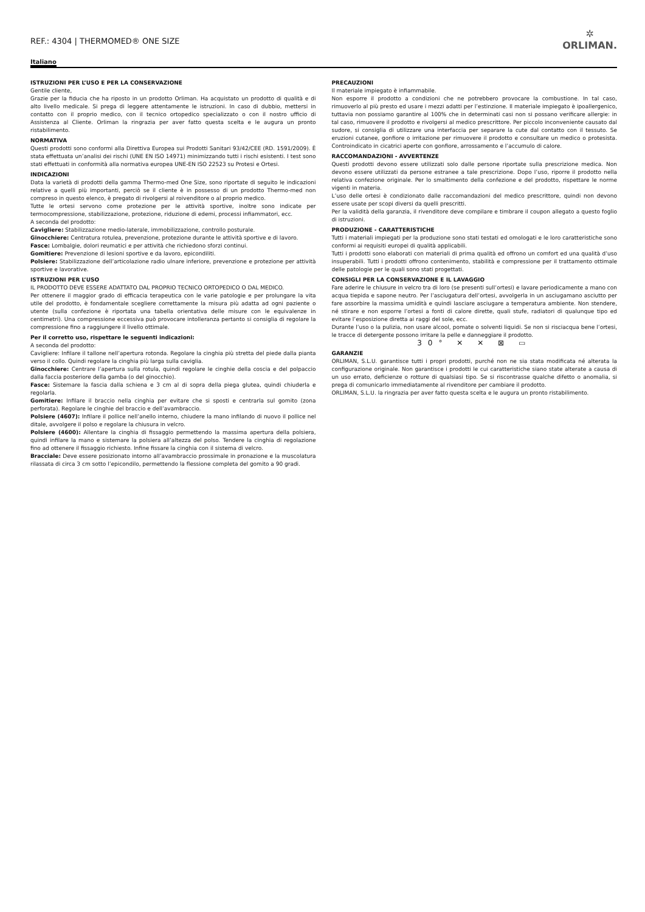REF.: 4304 | THERMOMED® ONE SIZE
✲
ORLIMAN.
Italiano
ISTRUZIONI PER L’USO E PER LA CONSERVAZIONE
Gentile cliente,
Grazie per la fiducia che ha riposto in un prodotto Orliman. Ha acquistato un prodotto di qualità e di alto livello medicale. Si prega di leggere attentamente le istruzioni. In caso di dubbio, mettersi in contatto con il proprio medico, con il tecnico ortopedico specializzato o con il nostro ufficio di Assistenza al Cliente. Orliman la ringrazia per aver fatto questa scelta e le augura un pronto ristabilimento.
NORMATIVA
Questi prodotti sono conformi alla Direttiva Europea sui Prodotti Sanitari 93/42/CEE (RD. 1591/2009). È stata effettuata un’analisi dei rischi (UNE EN ISO 14971) minimizzando tutti i rischi esistenti. I test sono stati effettuati in conformità alla normativa europea UNE-EN ISO 22523 su Protesi e Ortesi.
INDICAZIONI
Data la varietà di prodotti della gamma Thermo-med One Size, sono riportate di seguito le indicazioni relative a quelli più importanti, perciò se il cliente è in possesso di un prodotto Thermo-med non compreso in questo elenco, è pregato di rivolgersi al roivenditore o al proprio medico.
Tutte le ortesi servono come protezione per le attività sportive, inoltre sono indicate per termocompressione, stabilizzazione, protezione, riduzione di edemi, processi infiammatori, ecc.
A seconda del prodotto:
Cavigliere: Stabilizzazione medio-laterale, immobilizzazione, controllo posturale.
Ginocchiere: Centratura rotulea, prevenzione, protezione durante le attività sportive e di lavoro.
Fasce: Lombalgie, dolori reumatici e per attività che richiedono sforzi continui.
Gomitiere: Prevenzione di lesioni sportive e da lavoro, epicondiliti.
Polsiere: Stabilizzazione dell’articolazione radio ulnare inferiore, prevenzione e protezione per attività sportive e lavorative.
ISTRUZIONI PER L’USO
IL PRODOTTO DEVE ESSERE ADATTATO DAL PROPRIO TECNICO ORTOPEDICO O DAL MEDICO.
Per ottenere il maggior grado di efficacia terapeutica con le varie patologie e per prolungare la vita utile del prodotto, è fondamentale scegliere correttamente la misura più adatta ad ogni paziente o utente (sulla confezione è riportata una tabella orientativa delle misure con le equivalenze in centimetri). Una compressione eccessiva può provocare intolleranza pertanto si consiglia di regolare la compressione fino a raggiungere il livello ottimale.
Per il corretto uso, rispettare le seguenti indicazioni:
A seconda del prodotto:
Cavigliere: Infilare il tallone nell’apertura rotonda. Regolare la cinghia più stretta del piede dalla pianta verso il collo. Quindi regolare la cinghia più larga sulla caviglia.
Ginocchiere: Centrare l’apertura sulla rotula, quindi regolare le cinghie della coscia e del polpaccio dalla faccia posteriore della gamba (o del ginocchio).
Fasce: Sistemare la fascia dalla schiena e 3 cm al di sopra della piega glutea, quindi chiuderla e regolarla.
Gomitiere: Infilare il braccio nella cinghia per evitare che si sposti e centrarla sul gomito (zona perforata). Regolare le cinghie del braccio e dell’avambraccio.
Polsiere (4607): Infilare il pollice nell’anello interno, chiudere la mano infilando di nuovo il pollice nel ditale, avvolgere il polso e regolare la chiusura in velcro.
Polsiere (4600): Allentare la cinghia di fissaggio permettendo la massima apertura della polsiera, quindi infilare la mano e sistemare la polsiera all’altezza del polso. Tendere la cinghia di regolazione fino ad ottenere il fissaggio richiesto. Infine fissare la cinghia con il sistema di velcro.
Bracciale: Deve essere posizionato intorno all’avambraccio prossimale in pronazione e la muscolatura rilassata di circa 3 cm sotto l’epicondilo, permettendo la flessione completa del gomito a 90 gradi.
PRECAUZIONI
Il materiale impiegato è infiammabile.
Non esporre il prodotto a condizioni che ne potrebbero provocare la combustione. In tal caso, rimuoverlo al più presto ed usare i mezzi adatti per l’estinzione. Il materiale impiegato è ipoallergenico, tuttavia non possiamo garantire al 100% che in determinati casi non si possano verificare allergie: in tal caso, rimuovere il prodotto e rivolgersi al medico prescrittore. Per piccolo inconveniente causato dal sudore, si consiglia di utilizzare una interfaccia per separare la cute dal contatto con il tessuto. Se eruzioni cutanee, gonfiore o irritazione per rimuovere il prodotto e consultare un medico o protesista. Controindicato in cicatrici aperte con gonfiore, arrossamento e l’accumulo di calore.
RACCOMANDAZIONI - AVVERTENZE
Questi prodotti devono essere utilizzati solo dalle persone riportate sulla prescrizione medica. Non devono essere utilizzati da persone estranee a tale prescrizione. Dopo l’uso, riporre il prodotto nella relativa confezione originale. Per lo smaltimento della confezione e del prodotto, rispettare le norme vigenti in materia.
L’uso delle ortesi è condizionato dalle raccomandazioni del medico prescrittore, quindi non devono essere usate per scopi diversi da quelli prescritti.
Per la validità della garanzia, il rivenditore deve compilare e timbrare il coupon allegato a questo foglio di istruzioni.
PRODUZIONE - CARATTERISTICHE
Tutti i materiali impiegati per la produzione sono stati testati ed omologati e le loro caratteristiche sono conformi ai requisiti europei di qualità applicabili.
Tutti i prodotti sono elaborati con materiali di prima qualità ed offrono un comfort ed una qualità d’uso insuperabili. Tutti i prodotti offrono contenimento, stabilità e compressione per il trattamento ottimale delle patologie per le quali sono stati progettati.
CONSIGLI PER LA CONSERVAZIONE E IL LAVAGGIO
Fare aderire le chiusure in velcro tra di loro (se presenti sull’ortesi) e lavare periodicamente a mano con acqua tiepida e sapone neutro. Per l’asciugatura dell’ortesi, avvolgerla in un asciugamano asciutto per fare assorbire la massima umidità e quindi lasciare asciugare a temperatura ambiente. Non stendere, né stirare e non esporre l’ortesi a fonti di calore dirette, quali stufe, radiatori di qualunque tipo ed evitare l’esposizione diretta ai raggi del sole, ecc.
Durante l’uso o la pulizia, non usare alcool, pomate o solventi liquidi. Se non si risciacqua bene l’ortesi, le tracce di detergente possono irritare la pelle e danneggiare il prodotto.
30° ✕ ✕ ⊠ ▭
GARANZIE
ORLIMAN, S.L.U. garantisce tutti i propri prodotti, purché non ne sia stata modificata né alterata la configurazione originale. Non garantisce i prodotti le cui caratteristiche siano state alterate a causa di un uso errato, deficienze o rotture di qualsiasi tipo. Se si riscontrasse qualche difetto o anomalia, si prega di comunicarlo immediatamente al rivenditore per cambiare il prodotto.
ORLIMAN, S.L.U. la ringrazia per aver fatto questa scelta e le augura un pronto ristabilimento.